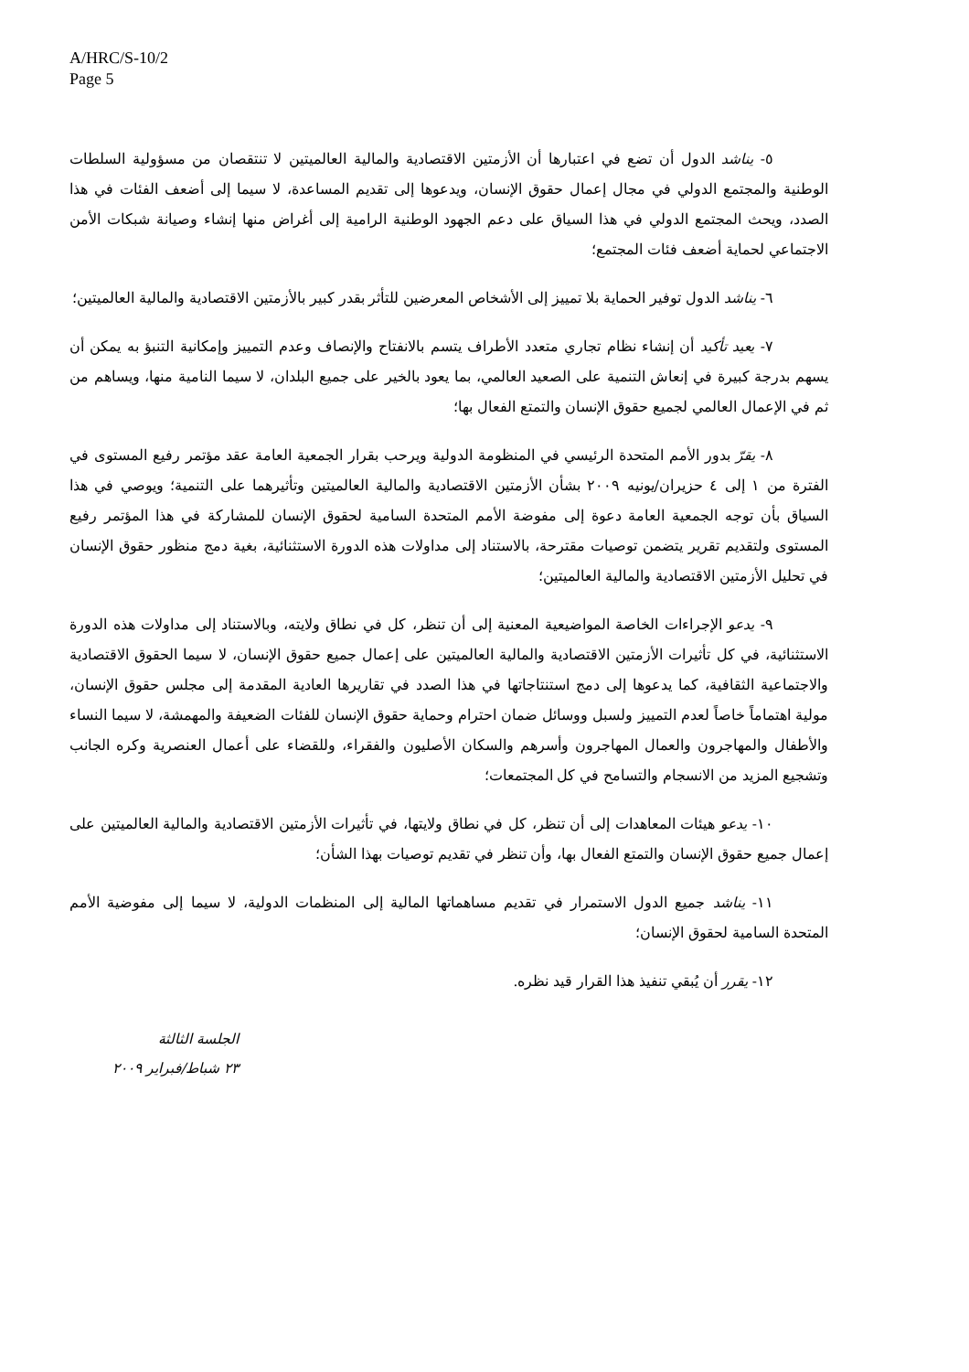A/HRC/S-10/2
Page 5
٥- يناشد الدول أن تضع في اعتبارها أن الأزمتين الاقتصادية والمالية العالميتين لا تنتقصان من مسؤولية السلطات الوطنية والمجتمع الدولي في مجال إعمال حقوق الإنسان، ويدعوها إلى تقديم المساعدة، لا سيما إلى أضعف الفئات في هذا الصدد، ويحث المجتمع الدولي في هذا السياق على دعم الجهود الوطنية الرامية إلى أغراض منها إنشاء وصيانة شبكات الأمن الاجتماعي لحماية أضعف فئات المجتمع؛
٦- يناشد الدول توفير الحماية بلا تمييز إلى الأشخاص المعرضين للتأثر بقدر كبير بالأزمتين الاقتصادية والمالية العالميتين؛
٧- يعيد تأكيد أن إنشاء نظام تجاري متعدد الأطراف يتسم بالانفتاح والإنصاف وعدم التمييز وإمكانية التنبؤ به يمكن أن يسهم بدرجة كبيرة في إنعاش التنمية على الصعيد العالمي، بما يعود بالخير على جميع البلدان، لا سيما النامية منها، ويساهم من ثم في الإعمال العالمي لجميع حقوق الإنسان والتمتع الفعال بها؛
٨- يقرّ بدور الأمم المتحدة الرئيسي في المنظومة الدولية ويرحب بقرار الجمعية العامة عقد مؤتمر رفيع المستوى في الفترة من ١ إلى ٤ حزيران/يونيه ٢٠٠٩ بشأن الأزمتين الاقتصادية والمالية العالميتين وتأثيرهما على التنمية؛ ويوصي في هذا السياق بأن توجه الجمعية العامة دعوة إلى مفوضة الأمم المتحدة السامية لحقوق الإنسان للمشاركة في هذا المؤتمر رفيع المستوى ولتقديم تقرير يتضمن توصيات مقترحة، بالاستناد إلى مداولات هذه الدورة الاستثنائية، بغية دمج منظور حقوق الإنسان في تحليل الأزمتين الاقتصادية والمالية العالميتين؛
٩- يدعو الإجراءات الخاصة المواضيعية المعنية إلى أن تنظر، كل في نطاق ولايته، وبالاستناد إلى مداولات هذه الدورة الاستثنائية، في كل تأثيرات الأزمتين الاقتصادية والمالية العالميتين على إعمال جميع حقوق الإنسان، لا سيما الحقوق الاقتصادية والاجتماعية الثقافية، كما يدعوها إلى دمج استنتاجاتها في هذا الصدد في تقاريرها العادية المقدمة إلى مجلس حقوق الإنسان، مولية اهتماماً خاصاً لعدم التمييز ولسبل ووسائل ضمان احترام وحماية حقوق الإنسان للفئات الضعيفة والمهمشة، لا سيما النساء والأطفال والمهاجرون والعمال المهاجرون وأسرهم والسكان الأصليون والفقراء، وللقضاء على أعمال العنصرية وكره الجانب وتشجيع المزيد من الانسجام والتسامح في كل المجتمعات؛
١٠- يدعو هيئات المعاهدات إلى أن تنظر، كل في نطاق ولايتها، في تأثيرات الأزمتين الاقتصادية والمالية العالميتين على إعمال جميع حقوق الإنسان والتمتع الفعال بها، وأن تنظر في تقديم توصيات بهذا الشأن؛
١١- يناشد جميع الدول الاستمرار في تقديم مساهماتها المالية إلى المنظمات الدولية، لا سيما إلى مفوضية الأمم المتحدة السامية لحقوق الإنسان؛
١٢- يقرر أن يُبقي تنفيذ هذا القرار قيد نظره.
الجلسة الثالثة
٢٣ شباط/فبراير ٢٠٠٩